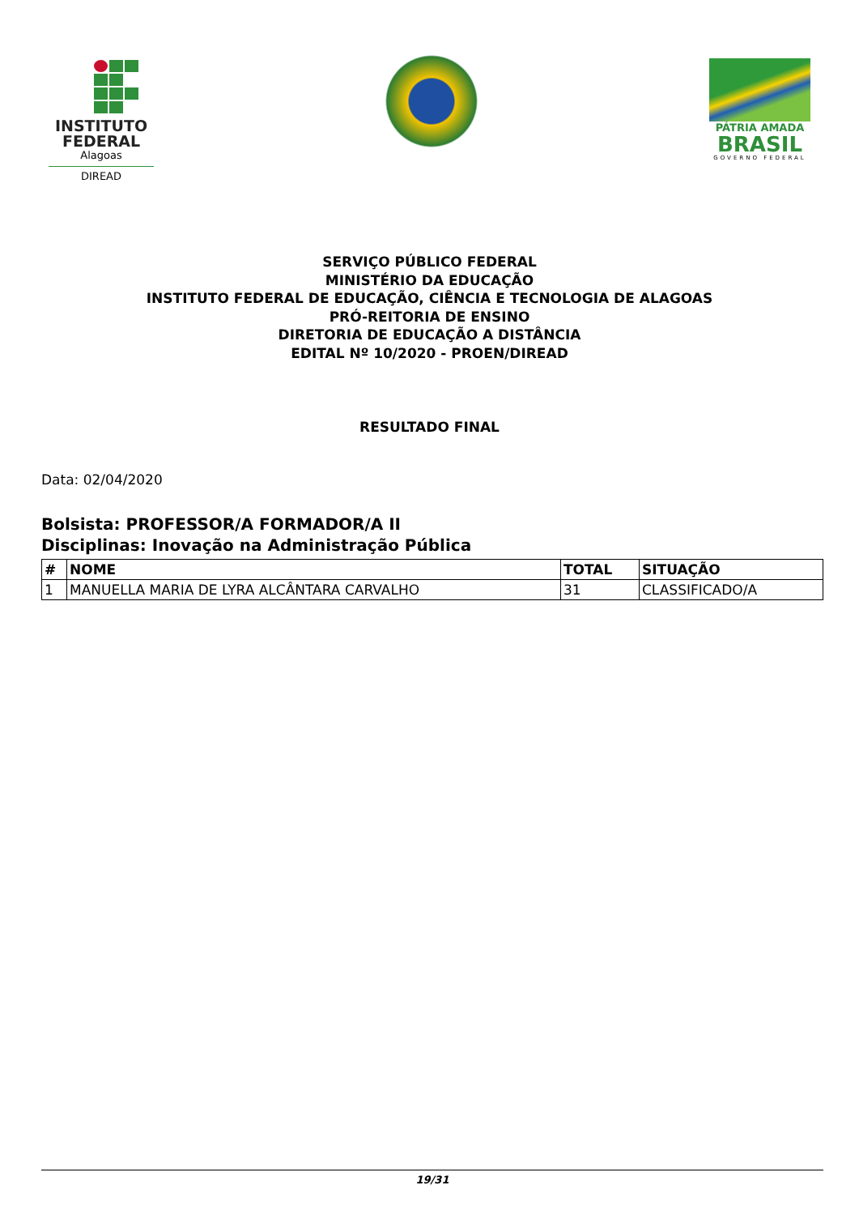INSTITUTO
FEDERAL
Alagoas
DIREAD
PÁTRIA AMADA
BRASIL
GOVERNO FEDERAL
SERVIÇO PÚBLICO FEDERAL
MINISTÉRIO DA EDUCAÇÃO
INSTITUTO FEDERAL DE EDUCAÇÃO, CIÊNCIA E TECNOLOGIA DE ALAGOAS
PRÓ-REITORIA DE ENSINO
DIRETORIA DE EDUCAÇÃO A DISTÂNCIA
EDITAL Nº 10/2020 - PROEN/DIREAD
RESULTADO FINAL
Data: 02/04/2020
Bolsista: PROFESSOR/A FORMADOR/A II
Disciplinas: Inovação na Administração Pública
| # | NOME | TOTAL | SITUAÇÃO |
| --- | --- | --- | --- |
| 1 | MANUELLA MARIA DE LYRA ALCÂNTARA CARVALHO | 31 | CLASSIFICADO/A |
19/31